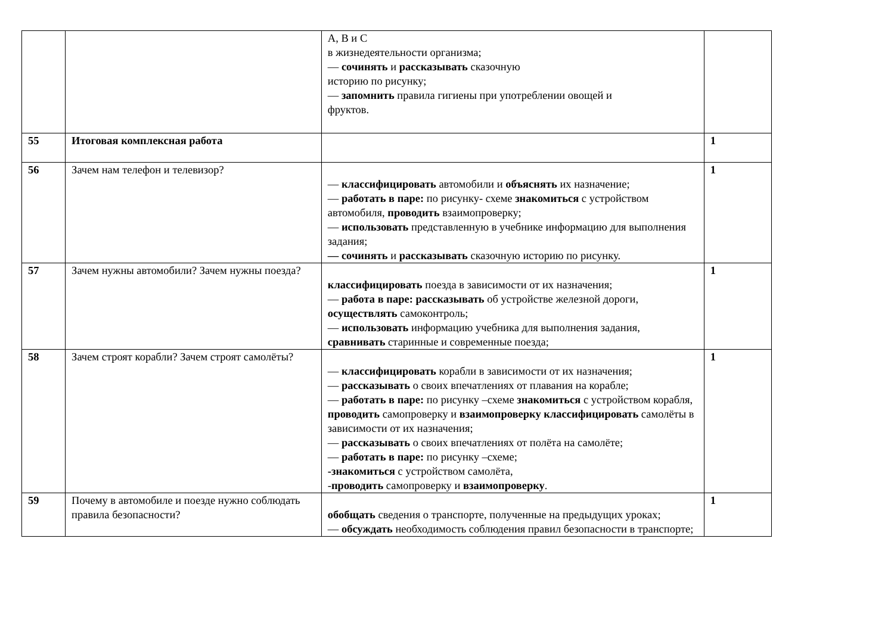| | | А, В и С в жизнедеятельности организма; — сочинять и рассказывать сказочную историю по рисунку; — запомнить правила гигиены при употреблении овощей и фруктов. | |
| 55 | Итоговая комплексная работа | | 1 |
| 56 | Зачем нам телефон и телевизор? | — классифицировать автомобили и объяснять их назначение; — работать в паре: по рисунку- схеме знакомиться с устройством автомобиля, проводить взаимопроверку; — использовать представленную в учебнике информацию для выполнения задания; — сочинять и рассказывать сказочную историю по рисунку. | 1 |
| 57 | Зачем нужны автомобили? Зачем нужны поезда? | классифицировать поезда в зависимости от их назначения; — работа в паре: рассказывать об устройстве железной дороги, осуществлять самоконтроль; — использовать информацию учебника для выполнения задания, сравнивать старинные и современные поезда; | 1 |
| 58 | Зачем строят корабли? Зачем строят самолёты? | — классифицировать корабли в зависимости от их назначения; — рассказывать о своих впечатлениях от плавания на корабле; — работать в паре: по рисунку –схеме знакомиться с устройством корабля, проводить самопроверку и взаимопроверку классифицировать самолёты в зависимости от их назначения; — рассказывать о своих впечатлениях от полёта на самолёте; — работать в паре: по рисунку –схеме; -знакомиться с устройством самолёта, - проводить самопроверку и взаимопроверку . | 1 |
| 59 | Почему в автомобиле и поезде нужно соблюдать правила безопасности? | обобщать сведения о транспорте, полученные на предыдущих уроках; — обсуждать необходимость соблюдения правил безопасности в транспорте; | 1 |